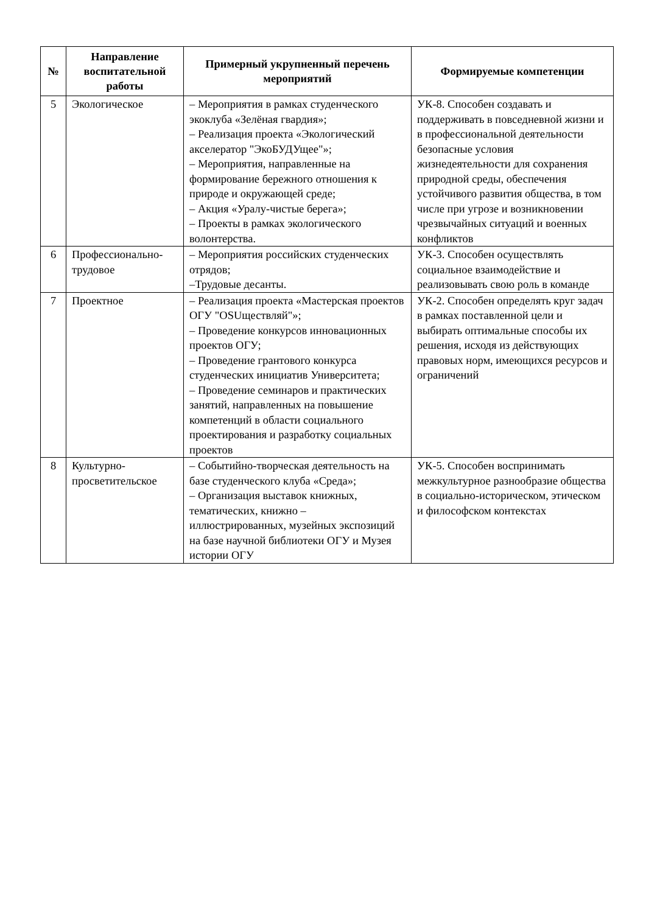| № | Направление воспитательной работы | Примерный укрупненный перечень мероприятий | Формируемые компетенции |
| --- | --- | --- | --- |
| 5 | Экологическое | – Мероприятия в рамках студенческого экоклуба «Зелёная гвардия»; – Реализация проекта «Экологический акселератор "ЭкоБУДУщее"»; – Мероприятия, направленные на формирование бережного отношения к природе и окружающей среде; – Акция «Уралу-чистые берега»; – Проекты в рамках экологического волонтерства. | УК-8. Способен создавать и поддерживать в повседневной жизни и в профессиональной деятельности безопасные условия жизнедеятельности для сохранения природной среды, обеспечения устойчивого развития общества, в том числе при угрозе и возникновении чрезвычайных ситуаций и военных конфликтов |
| 6 | Профессионально-трудовое | – Мероприятия российских студенческих отрядов; –Трудовые десанты. | УК-3. Способен осуществлять социальное взаимодействие и реализовывать свою роль в команде |
| 7 | Проектное | – Реализация проекта «Мастерская проектов ОГУ "OSUществляй"»; – Проведение конкурсов инновационных проектов ОГУ; – Проведение грантового конкурса студенческих инициатив Университета; – Проведение семинаров и практических занятий, направленных на повышение компетенций в области социального проектирования и разработку социальных проектов | УК-2. Способен определять круг задач в рамках поставленной цели и выбирать оптимальные способы их решения, исходя из действующих правовых норм, имеющихся ресурсов и ограничений |
| 8 | Культурно-просветительское | – Событийно-творческая деятельность на базе студенческого клуба «Среда»; – Организация выставок книжных, тематических, книжно – иллюстрированных, музейных экспозиций на базе научной библиотеки ОГУ и Музея истории ОГУ | УК-5. Способен воспринимать межкультурное разнообразие общества в социально-историческом, этическом и философском контекстах |